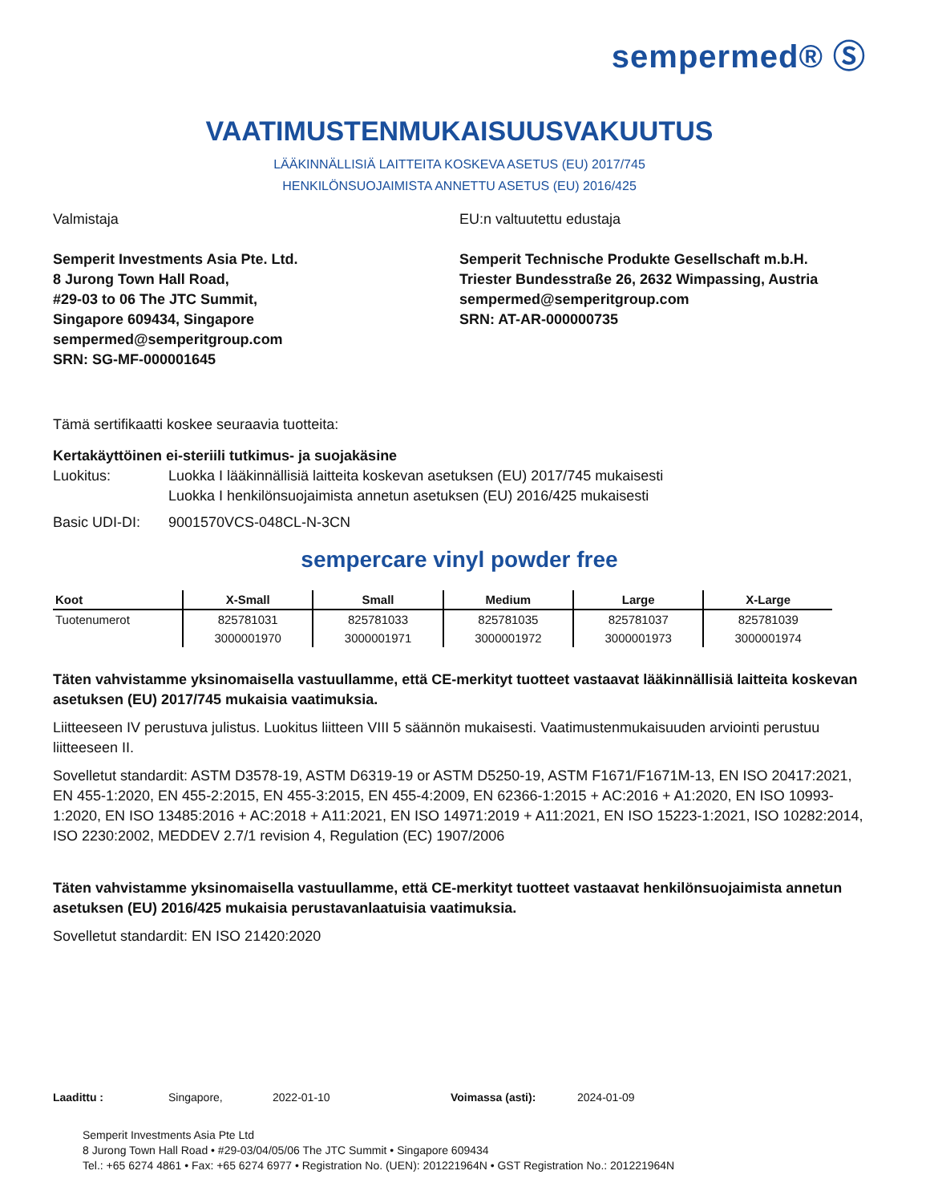sempermed® Ⓢ
VAATIMUSTENMUKAISUUSVAKUUTUS
LÄÄKINNÄLLISIÄ LAITTEITA KOSKEVA ASETUS (EU) 2017/745
HENKILÖNSUOJAIMISTA ANNETTU ASETUS (EU) 2016/425
Valmistaja
Semperit Investments Asia Pte. Ltd.
8 Jurong Town Hall Road,
#29-03 to 06 The JTC Summit,
Singapore 609434, Singapore
sempermed@semperitgroup.com
SRN: SG-MF-000001645
EU:n valtuutettu edustaja
Semperit Technische Produkte Gesellschaft m.b.H.
Triester Bundesstraße 26, 2632 Wimpassing, Austria
sempermed@semperitgroup.com
SRN: AT-AR-000000735
Tämä sertifikaatti koskee seuraavia tuotteita:
Kertakäyttöinen ei-steriili tutkimus- ja suojakäsine
Luokitus: Luokka I lääkinnällisiä laitteita koskevan asetuksen (EU) 2017/745 mukaisesti
Luokka I henkilönsuojaimista annetun asetuksen (EU) 2016/425 mukaisesti
Basic UDI-DI: 9001570VCS-048CL-N-3CN
sempercare vinyl powder free
| Koot | X-Small | Small | Medium | Large | X-Large |
| --- | --- | --- | --- | --- | --- |
| Tuotenumerot | 825781031 | 825781033 | 825781035 | 825781037 | 825781039 |
| | 3000001970 | 3000001971 | 3000001972 | 3000001973 | 3000001974 |
Täten vahvistamme yksinomaisella vastuullamme, että CE-merkityt tuotteet vastaavat lääkinnällisiä laitteita koskevan asetuksen (EU) 2017/745 mukaisia vaatimuksia.
Liitteeseen IV perustuva julistus. Luokitus liitteen VIII 5 säännön mukaisesti. Vaatimustenmukaisuuden arviointi perustuu liitteeseen II.
Sovelletut standardit: ASTM D3578-19, ASTM D6319-19 or ASTM D5250-19, ASTM F1671/F1671M-13, EN ISO 20417:2021, EN 455-1:2020, EN 455-2:2015, EN 455-3:2015, EN 455-4:2009, EN 62366-1:2015 + AC:2016 + A1:2020, EN ISO 10993-1:2020, EN ISO 13485:2016 + AC:2018 + A11:2021, EN ISO 14971:2019 + A11:2021, EN ISO 15223-1:2021, ISO 10282:2014, ISO 2230:2002, MEDDEV 2.7/1 revision 4, Regulation (EC) 1907/2006
Täten vahvistamme yksinomaisella vastuullamme, että CE-merkityt tuotteet vastaavat henkilönsuojaimista annetun asetuksen (EU) 2016/425 mukaisia perustavanlaatuisia vaatimuksia.
Sovelletut standardit: EN ISO 21420:2020
Laadittu : Singapore, 2022-01-10 Voimassa (asti): 2024-01-09
Semperit Investments Asia Pte Ltd
8 Jurong Town Hall Road • #29-03/04/05/06 The JTC Summit • Singapore 609434
Tel.: +65 6274 4861 • Fax: +65 6274 6977 • Registration No. (UEN): 201221964N • GST Registration No.: 201221964N